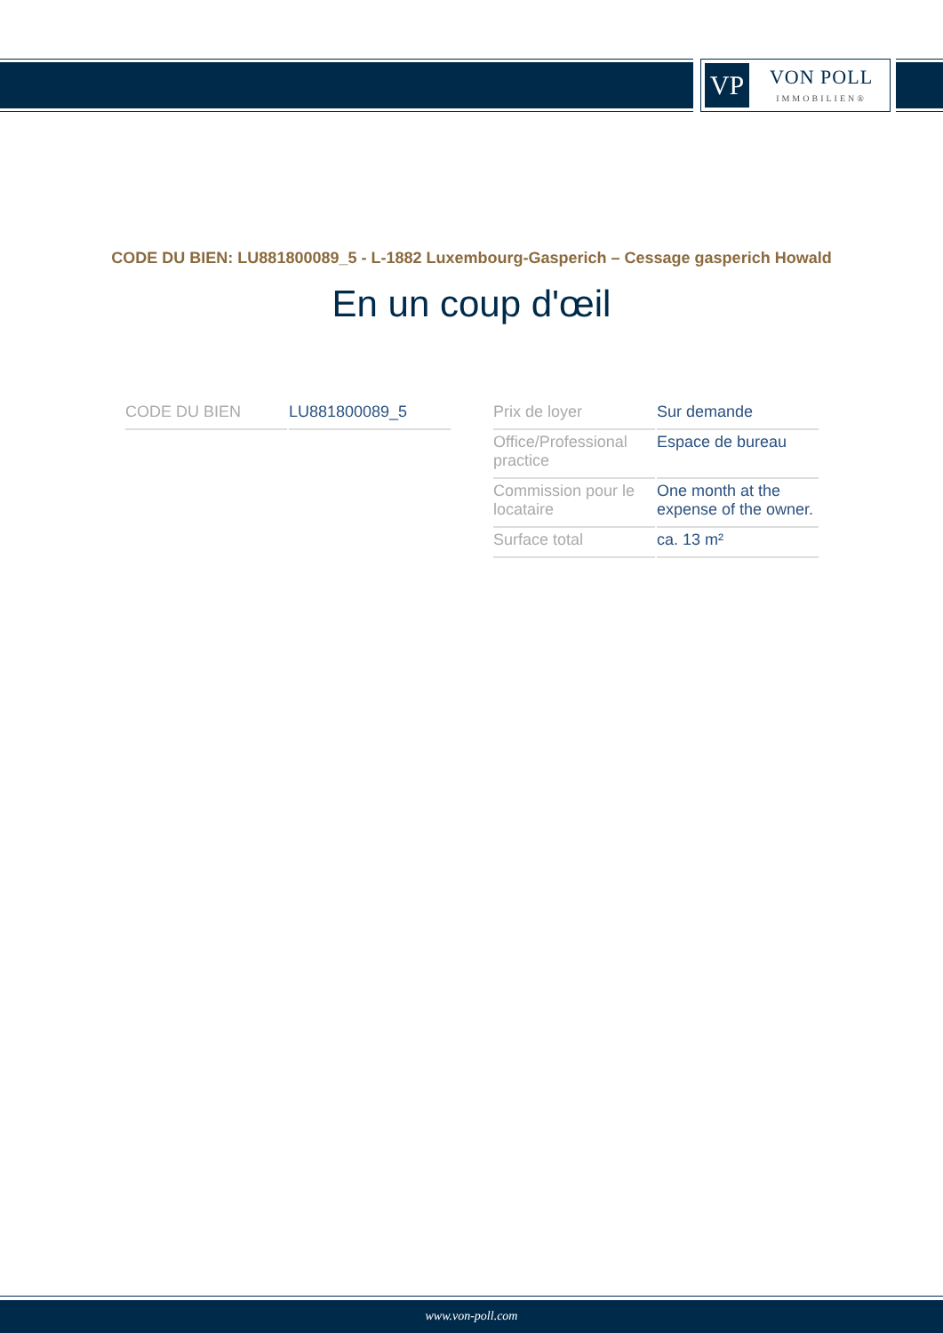VP
VON POLL
IMMOBILIEN®
CODE DU BIEN: LU881800089_5 - L-1882 Luxembourg-Gasperich – Cessage gasperich Howald
En un coup d'œil
| CODE DU BIEN | LU881800089_5 |
| Prix de loyer | Sur demande |
| Office/Professional practice | Espace de bureau |
| Commission pour le locataire | One month at the expense of the owner. |
| Surface total | ca. 13 m² |
www.von-poll.com